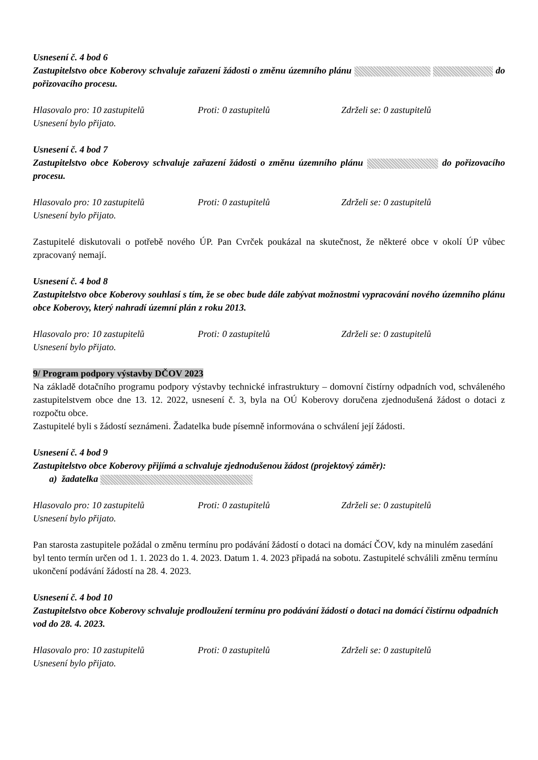Usnesení č. 4 bod 6
Zastupitelstvo obce Koberovy schvaluje zařazení žádosti o změnu územního plánu do pořizovacího procesu.
Hlasovalo pro: 10 zastupitelů Proti: 0 zastupitelů Zdrželi se: 0 zastupitelů
Usnesení bylo přijato.
Usnesení č. 4 bod 7
Zastupitelstvo obce Koberovy schvaluje zařazení žádosti o změnu územního plánu do pořizovacího procesu.
Hlasovalo pro: 10 zastupitelů Proti: 0 zastupitelů Zdrželi se: 0 zastupitelů
Usnesení bylo přijato.
Zastupitelé diskutovali o potřebě nového ÚP. Pan Cvrček poukázal na skutečnost, že některé obce v okolí ÚP vůbec zpracovaný nemají.
Usnesení č. 4 bod 8
Zastupitelstvo obce Koberovy souhlasí s tím, že se obec bude dále zabývat možnostmi vypracování nového územního plánu obce Koberovy, který nahradí územní plán z roku 2013.
Hlasovalo pro: 10 zastupitelů Proti: 0 zastupitelů Zdrželi se: 0 zastupitelů
Usnesení bylo přijato.
9/ Program podpory výstavby DČOV 2023
Na základě dotačního programu podpory výstavby technické infrastruktury – domovní čistírny odpadních vod, schváleného zastupitelstvem obce dne 13. 12. 2022, usnesení č. 3, byla na OÚ Koberovy doručena zjednodušená žádost o dotaci z rozpočtu obce.
Zastupitelé byli s žádostí seznámeni. Žadatelka bude písemně informována o schválení její žádosti.
Usnesení č. 4 bod 9
Zastupitelstvo obce Koberovy přijímá a schvaluje zjednodušenou žádost (projektový záměr):
a) žadatelka
Hlasovalo pro: 10 zastupitelů Proti: 0 zastupitelů Zdrželi se: 0 zastupitelů
Usnesení bylo přijato.
Pan starosta zastupitele požádal o změnu termínu pro podávání žádostí o dotaci na domácí ČOV, kdy na minulém zasedání byl tento termín určen od 1. 1. 2023 do 1. 4. 2023. Datum 1. 4. 2023 připadá na sobotu. Zastupitelé schválili změnu termínu ukončení podávání žádostí na 28. 4. 2023.
Usnesení č. 4 bod 10
Zastupitelstvo obce Koberovy schvaluje prodloužení termínu pro podávání žádostí o dotaci na domácí čistírnu odpadních vod do 28. 4. 2023.
Hlasovalo pro: 10 zastupitelů Proti: 0 zastupitelů Zdrželi se: 0 zastupitelů
Usnesení bylo přijato.